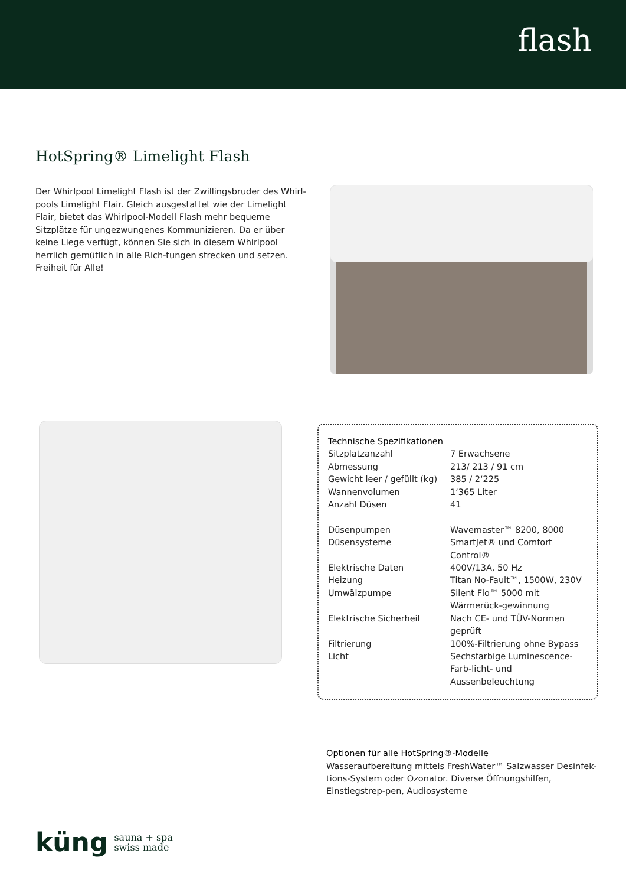flash
HotSpring® Limelight Flash
Der Whirlpool Limelight Flash ist der Zwillingsbruder des Whirl-pools Limelight Flair. Gleich ausgestattet wie der Limelight Flair, bietet das Whirlpool-Modell Flash mehr bequeme Sitzplätze für ungezwungenes Kommunizieren. Da er über keine Liege verfügt, können Sie sich in diesem Whirlpool herrlich gemütlich in alle Rich-tungen strecken und setzen. Freiheit für Alle!
Technische Spezifikationen
| Sitzplatzanzahl | 7 Erwachsene |
| Abmessung | 213/ 213 / 91 cm |
| Gewicht leer / gefüllt (kg) | 385 / 2‘225 |
| Wannenvolumen | 1‘365 Liter |
| Anzahl Düsen | 41 |
| Düsenpumpen | Wavemaster™ 8200, 8000 |
| Düsensysteme | SmartJet® und Comfort Control® |
| Elektrische Daten | 400V/13A, 50 Hz |
| Heizung | Titan No-Fault™, 1500W, 230V |
| Umwälzpumpe | Silent Flo™ 5000 mit Wärmerück-gewinnung |
| Elektrische Sicherheit | Nach CE- und TÜV-Normen geprüft |
| Filtrierung | 100%-Filtrierung ohne Bypass |
| Licht | Sechsfarbige Luminescence-Farb-licht- und Aussenbeleuchtung |
Optionen für alle HotSpring®-Modelle
Wasseraufbereitung mittels FreshWater™ Salzwasser Desinfek-tions-System oder Ozonator. Diverse Öffnungshilfen, Einstiegstrep-pen, Audiosysteme
küng sauna + spa
swiss made